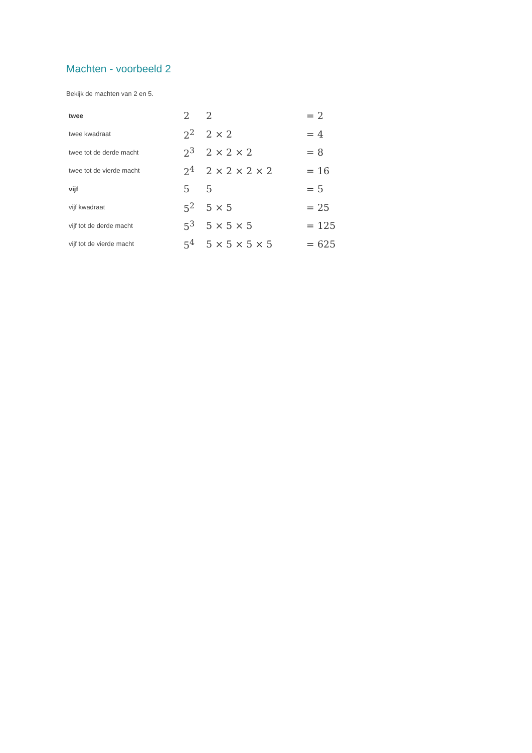Machten - voorbeeld 2
Bekijk de machten van 2 en 5.
| twee | 2 | 2 | = 2 |
| twee kwadraat | 2<sup>2</sup> | 2 × 2 | = 4 |
| twee tot de derde macht | 2<sup>3</sup> | 2 × 2 × 2 | = 8 |
| twee tot de vierde macht | 2<sup>4</sup> | 2 × 2 × 2 × 2 | = 16 |
| vijf | 5 | 5 | = 5 |
| vijf kwadraat | 5<sup>2</sup> | 5 × 5 | = 25 |
| vijf tot de derde macht | 5<sup>3</sup> | 5 × 5 × 5 | = 125 |
| vijf tot de vierde macht | 5<sup>4</sup> | 5 × 5 × 5 × 5 | = 625 |